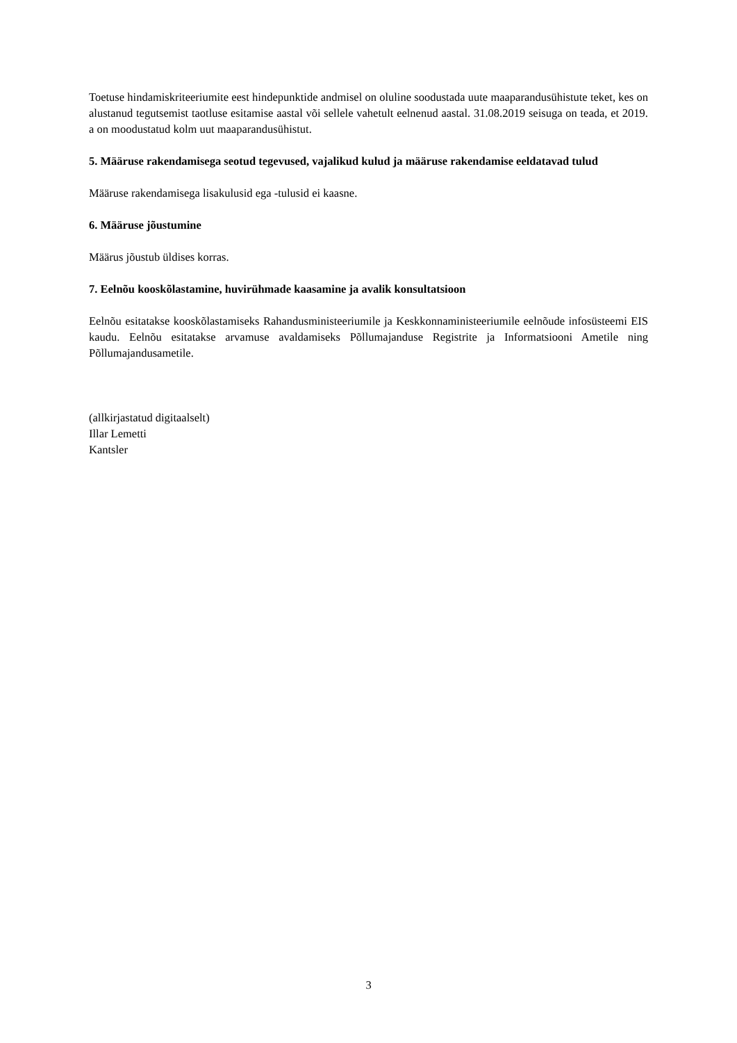Toetuse hindamiskriteeriumite eest hindepunktide andmisel on oluline soodustada uute maaparandusühistute teket, kes on alustanud tegutsemist taotluse esitamise aastal või sellele vahetult eelnenud aastal. 31.08.2019 seisuga on teada, et 2019. a on moodustatud kolm uut maaparandusühistut.
5. Määruse rakendamisega seotud tegevused, vajalikud kulud ja määruse rakendamise eeldatavad tulud
Määruse rakendamisega lisakulusid ega -tulusid ei kaasne.
6. Määruse jõustumine
Määrus jõustub üldises korras.
7. Eelnõu kooskõlastamine, huvirühmade kaasamine ja avalik konsultatsioon
Eelnõu esitatakse kooskõlastamiseks Rahandusministeeriumile ja Keskkonnaministeeriumile eelnõude infosüsteemi EIS kaudu. Eelnõu esitatakse arvamuse avaldamiseks Põllumajanduse Registrite ja Informatsiooni Ametile ning Põllumajandusametile.
(allkirjastatud digitaalselt)
Illar Lemetti
Kantsler
3